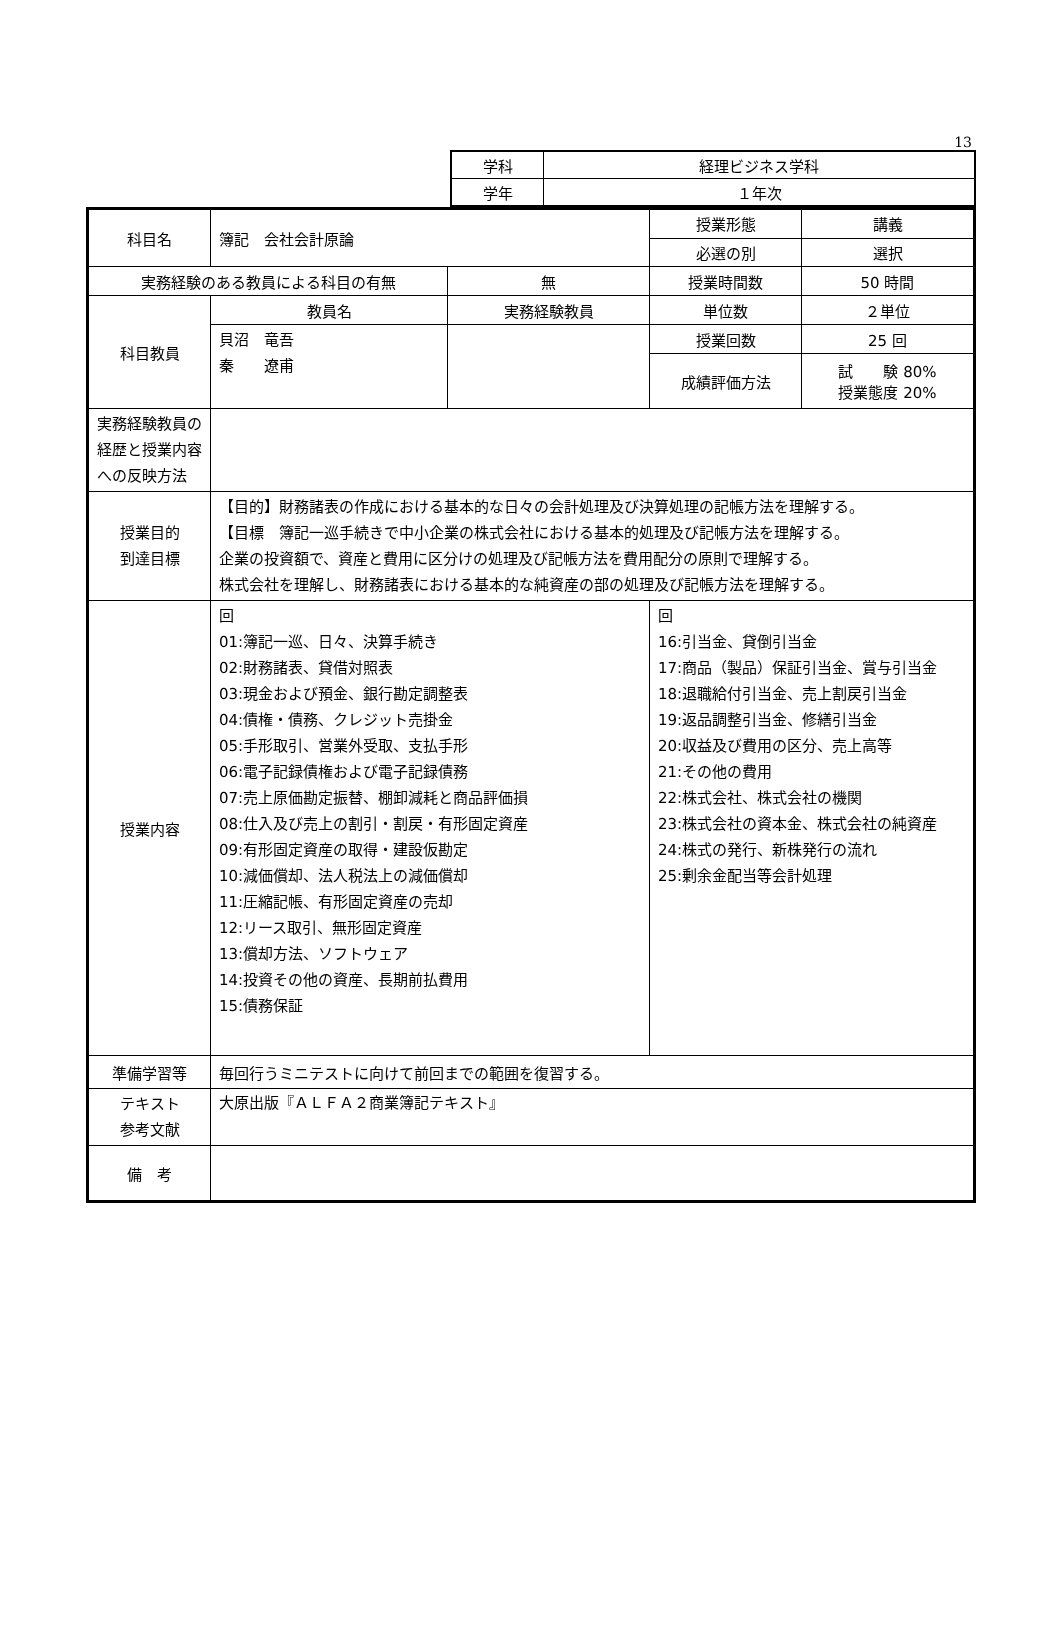13
| 学科 | 経理ビジネス学科 |
| 学年 | １年次 |
| 科目名 | 簿記 会社会計原論 | | | 授業形態 | 講義 |
| | | | | 必選の別 | 選択 |
| 実務経験のある教員による科目の有無 | | 無 | | 授業時間数 | 50 時間 |
| 科目教員 | 教員名 | 実務経験教員 | | 単位数 | ２単位 |
| | 貝沼 竜吾 秦 遼甫 | | | 授業回数 | 25 回 |
| | | | | 成績評価方法 | 試 験 80% 授業態度 20% |
| 実務経験教員の経歴と授業内容への反映方法 | | | | | |
| 授業目的 到達目標 | 【目的】財務諸表の作成における基本的な日々の会計処理及び決算処理の記帳方法を理解する。 【目標 簿記一巡手続きで中小企業の株式会社における基本的処理及び記帳方法を理解する。 企業の投資額で、資産と費用に区分けの処理及び記帳方法を費用配分の原則で理解する。 株式会社を理解し、財務諸表における基本的な純資産の部の処理及び記帳方法を理解する。 | | | | |
| 授業内容 | 回 01:簿記一巡、日々、決算手続き 02:財務諸表、貸借対照表 03:現金および預金、銀行勘定調整表 04:債権・債務、クレジット売掛金 05:手形取引、営業外受取、支払手形 06:電子記録債権および電子記録債務 07:売上原価勘定振替、棚卸減耗と商品評価損 08:仕入及び売上の割引・割戻・有形固定資産 09:有形固定資産の取得・建設仮勘定 10:減価償却、法人税法上の減価償却 11:圧縮記帳、有形固定資産の売却 12:リース取引、無形固定資産 13:償却方法、ソフトウェア 14:投資その他の資産、長期前払費用 15:債務保証 | | 回 16:引当金、貸倒引当金 17:商品（製品）保証引当金、賞与引当金 18:退職給付引当金、売上割戻引当金 19:返品調整引当金、修繕引当金 20:収益及び費用の区分、売上高等 21:その他の費用 22:株式会社、株式会社の機関 23:株式会社の資本金、株式会社の純資産 24:株式の発行、新株発行の流れ 25:剰余金配当等会計処理 | | |
| 準備学習等 | 毎回行うミニテストに向けて前回までの範囲を復習する。 | | | | |
| テキスト 参考文献 | 大原出版『ＡＬＦＡ２商業簿記テキスト』 | | | | |
| 備 考 | | | | | |